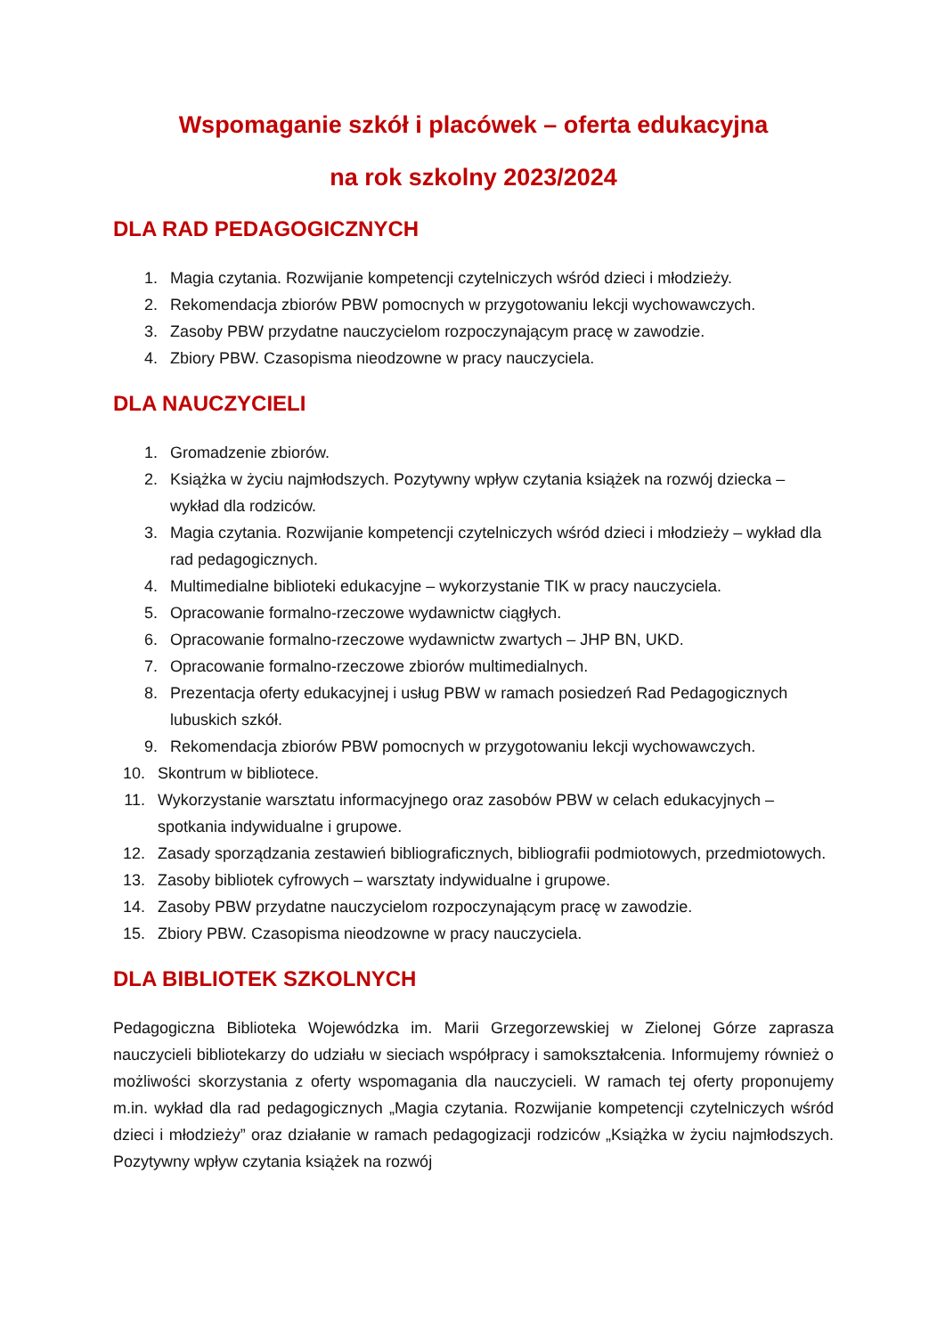Wspomaganie szkół i placówek – oferta edukacyjna
na rok szkolny 2023/2024
DLA RAD PEDAGOGICZNYCH
1. Magia czytania. Rozwijanie kompetencji czytelniczych wśród dzieci i młodzieży.
2. Rekomendacja zbiorów PBW pomocnych w przygotowaniu lekcji wychowawczych.
3. Zasoby PBW przydatne nauczycielom rozpoczynającym pracę w zawodzie.
4. Zbiory PBW. Czasopisma nieodzowne w pracy nauczyciela.
DLA NAUCZYCIELI
1. Gromadzenie zbiorów.
2. Książka w życiu najmłodszych. Pozytywny wpływ czytania książek na rozwój dziecka – wykład dla rodziców.
3. Magia czytania. Rozwijanie kompetencji czytelniczych wśród dzieci i młodzieży – wykład dla rad pedagogicznych.
4. Multimedialne biblioteki edukacyjne – wykorzystanie TIK w pracy nauczyciela.
5. Opracowanie formalno-rzeczowe wydawnictw ciągłych.
6. Opracowanie formalno-rzeczowe wydawnictw zwartych – JHP BN, UKD.
7. Opracowanie formalno-rzeczowe zbiorów multimedialnych.
8. Prezentacja oferty edukacyjnej i usług PBW w ramach posiedzeń Rad Pedagogicznych lubuskich szkół.
9. Rekomendacja zbiorów PBW pomocnych w przygotowaniu lekcji wychowawczych.
10. Skontrum w bibliotece.
11. Wykorzystanie warsztatu informacyjnego oraz zasobów PBW w celach edukacyjnych – spotkania indywidualne i grupowe.
12. Zasady sporządzania zestawień bibliograficznych, bibliografii podmiotowych, przedmiotowych.
13. Zasoby bibliotek cyfrowych – warsztaty indywidualne i grupowe.
14. Zasoby PBW przydatne nauczycielom rozpoczynającym pracę w zawodzie.
15. Zbiory PBW. Czasopisma nieodzowne w pracy nauczyciela.
DLA BIBLIOTEK SZKOLNYCH
Pedagogiczna Biblioteka Wojewódzka im. Marii Grzegorzewskiej w Zielonej Górze zaprasza nauczycieli bibliotekarzy do udziału w sieciach współpracy i samokształcenia. Informujemy również o możliwości skorzystania z oferty wspomagania dla nauczycieli. W ramach tej oferty proponujemy m.in. wykład dla rad pedagogicznych „Magia czytania. Rozwijanie kompetencji czytelniczych wśród dzieci i młodzieży” oraz działanie w ramach pedagogizacji rodziców „Książka w życiu najmłodszych. Pozytywny wpływ czytania książek na rozwój